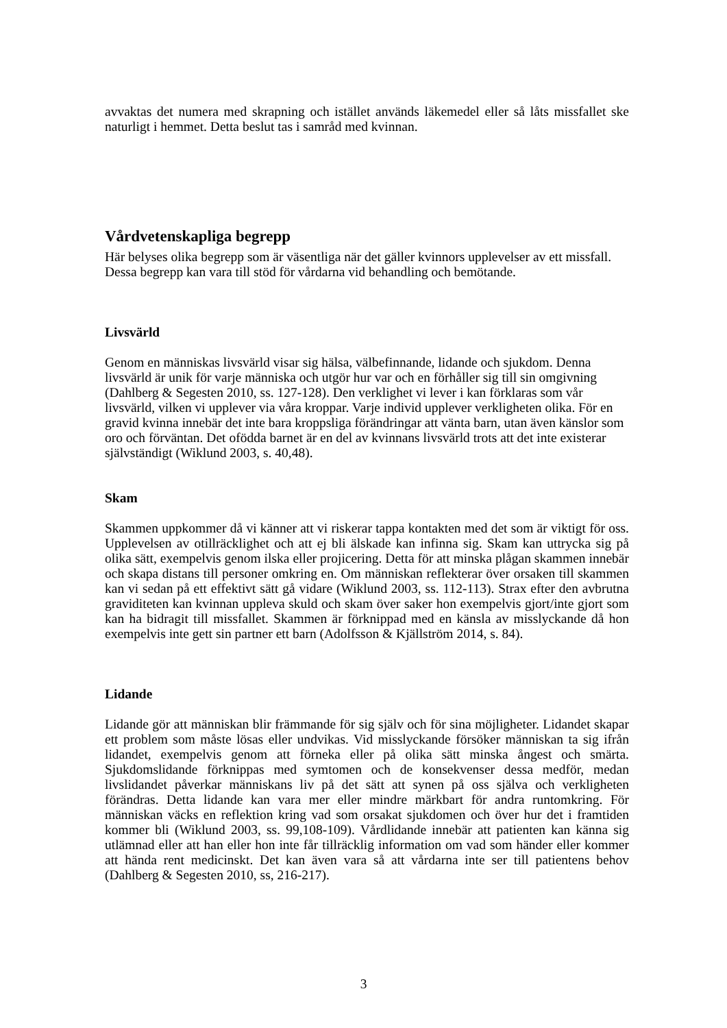avvaktas det numera med skrapning och istället används läkemedel eller så låts missfallet ske naturligt i hemmet. Detta beslut tas i samråd med kvinnan.
Vårdvetenskapliga begrepp
Här belyses olika begrepp som är väsentliga när det gäller kvinnors upplevelser av ett missfall. Dessa begrepp kan vara till stöd för vårdarna vid behandling och bemötande.
Livsvärld
Genom en människas livsvärld visar sig hälsa, välbefinnande, lidande och sjukdom. Denna livsvärld är unik för varje människa och utgör hur var och en förhåller sig till sin omgivning (Dahlberg & Segesten 2010, ss. 127-128). Den verklighet vi lever i kan förklaras som vår livsvärld, vilken vi upplever via våra kroppar. Varje individ upplever verkligheten olika. För en gravid kvinna innebär det inte bara kroppsliga förändringar att vänta barn, utan även känslor som oro och förväntan. Det ofödda barnet är en del av kvinnans livsvärld trots att det inte existerar självständigt (Wiklund 2003, s. 40,48).
Skam
Skammen uppkommer då vi känner att vi riskerar tappa kontakten med det som är viktigt för oss. Upplevelsen av otillräcklighet och att ej bli älskade kan infinna sig. Skam kan uttrycka sig på olika sätt, exempelvis genom ilska eller projicering. Detta för att minska plågan skammen innebär och skapa distans till personer omkring en. Om människan reflekterar över orsaken till skammen kan vi sedan på ett effektivt sätt gå vidare (Wiklund 2003, ss. 112-113). Strax efter den avbrutna graviditeten kan kvinnan uppleva skuld och skam över saker hon exempelvis gjort/inte gjort som kan ha bidragit till missfallet. Skammen är förknippad med en känsla av misslyckande då hon exempelvis inte gett sin partner ett barn (Adolfsson & Kjällström 2014, s. 84).
Lidande
Lidande gör att människan blir främmande för sig själv och för sina möjligheter. Lidandet skapar ett problem som måste lösas eller undvikas. Vid misslyckande försöker människan ta sig ifrån lidandet, exempelvis genom att förneka eller på olika sätt minska ångest och smärta. Sjukdomslidande förknippas med symtomen och de konsekvenser dessa medför, medan livslidandet påverkar människans liv på det sätt att synen på oss själva och verkligheten förändras. Detta lidande kan vara mer eller mindre märkbart för andra runtomkring. För människan väcks en reflektion kring vad som orsakat sjukdomen och över hur det i framtiden kommer bli (Wiklund 2003, ss. 99,108-109). Vårdlidande innebär att patienten kan känna sig utlämnad eller att han eller hon inte får tillräcklig information om vad som händer eller kommer att hända rent medicinskt. Det kan även vara så att vårdarna inte ser till patientens behov (Dahlberg & Segesten 2010, ss, 216-217).
3